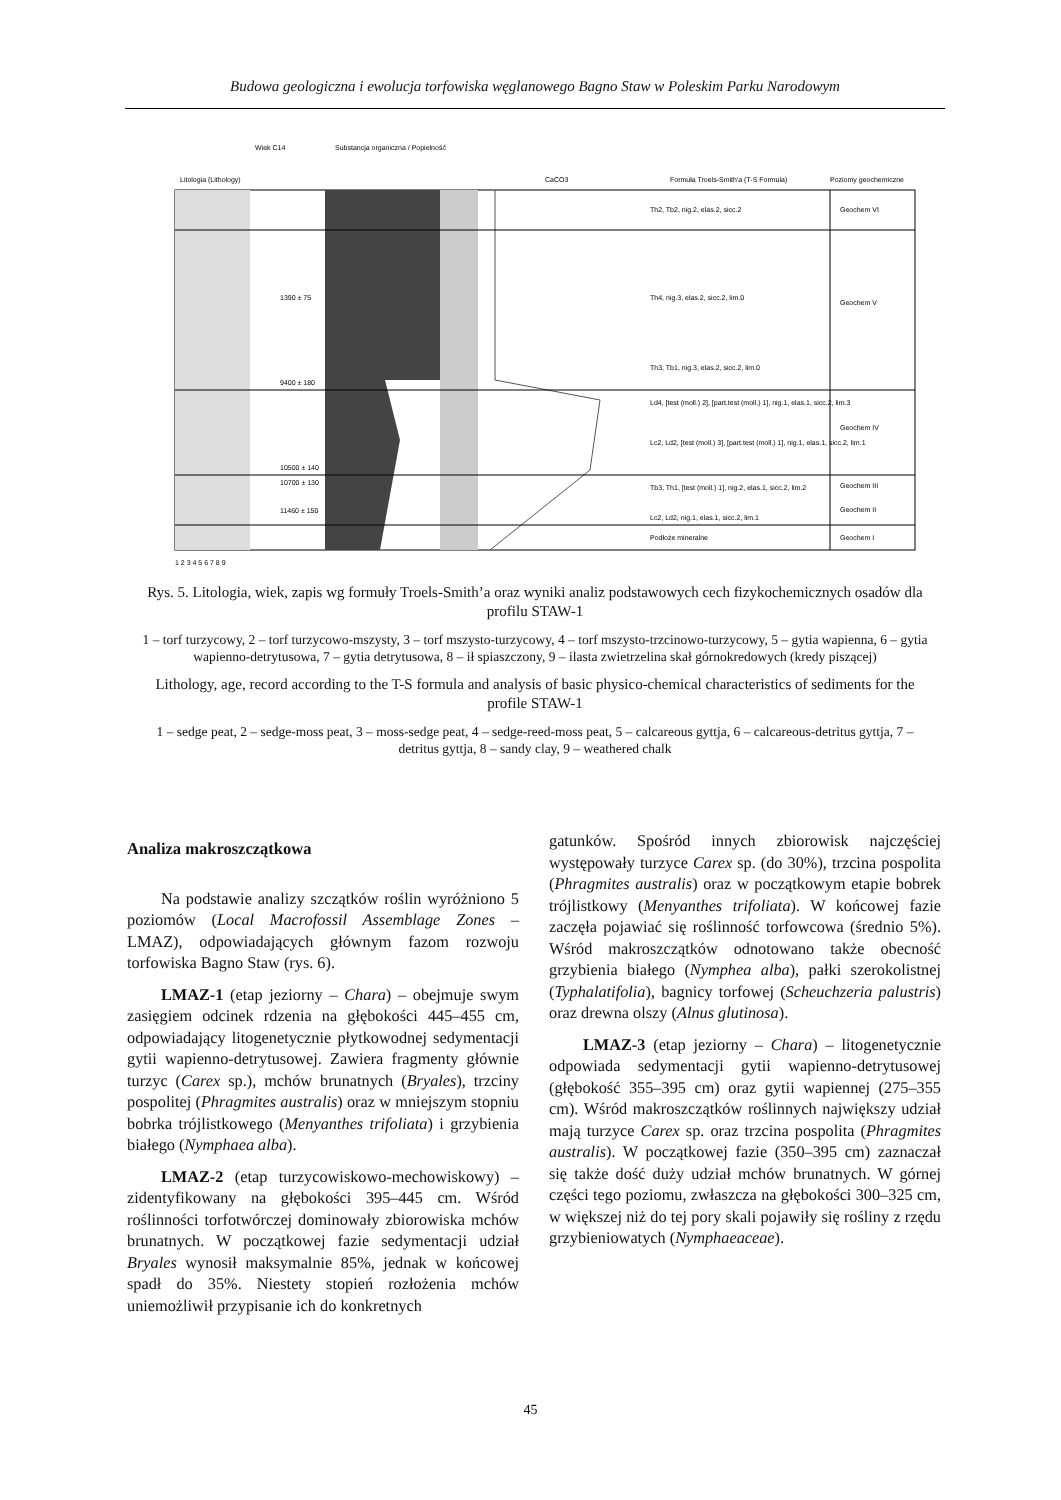Budowa geologiczna i ewolucja torfowiska węglanowego Bagno Staw w Poleskim Parku Narodowym
Wiek C14
Substancja organiczna / Popielność
Litologia (Lithology)
CaCO3
Formuła Troels-Smith'a (T-S Formula)
Poziomy geochemiczne
1390 ± 75
9400 ± 180
10500 ± 140
10700 ± 130
11460 ± 150
Th2, Tb2, nig.2, elas.2, sicc.2
Geochem VI
Th4, nig.3, elas.2, sicc.2, lim.0
Geochem V
Th3, Tb1, nig.3, elas.2, sicc.2, lim.0
Ld4, [test (moll.) 2], [part.test (moll.) 1], nig.1, elas.1, sicc.2, lim.3
Lc2, Ld2, [test (moll.) 3], [part.test (moll.) 1], nig.1, elas.1, sicc.2, lim.1
Geochem IV
Tb3, Th1, [test (moll.) 1], nig.2, elas.1, sicc.2, lim.2
Geochem III
Lc2, Ld2, nig.1, elas.1, sicc.2, lim.1
Geochem II
Podłoże mineralne
Geochem I
1 2 3 4 5 6 7 8 9
Rys. 5. Litologia, wiek, zapis wg formuły Troels-Smith’a oraz wyniki analiz podstawowych cech fizykochemicznych osadów dla profilu STAW-1
1 – torf turzycowy, 2 – torf turzycowo-mszysty, 3 – torf mszysto-turzycowy, 4 – torf mszysto-trzcinowo-turzycowy, 5 – gytia wapienna, 6 – gytia wapienno-detrytusowa, 7 – gytia detrytusowa, 8 – ił spiaszczony, 9 – ilasta zwietrzelina skał górnokredowych (kredy piszącej)
Lithology, age, record according to the T-S formula and analysis of basic physico-chemical characteristics of sediments for the profile STAW-1
1 – sedge peat, 2 – sedge-moss peat, 3 – moss-sedge peat, 4 – sedge-reed-moss peat, 5 – calcareous gyttja, 6 – calcareous-detritus gyttja, 7 – detritus gyttja, 8 – sandy clay, 9 – weathered chalk
Analiza makroszczątkowa
Na podstawie analizy szczątków roślin wyróżniono 5 poziomów (Local Macrofossil Assemblage Zones – LMAZ), odpowiadających głównym fazom rozwoju torfowiska Bagno Staw (rys. 6).
LMAZ-1 (etap jeziorny – Chara) – obejmuje swym zasięgiem odcinek rdzenia na głębokości 445–455 cm, odpowiadający litogenetycznie płytkowodnej sedymentacji gytii wapienno-detrytusowej. Zawiera fragmenty głównie turzyc (Carex sp.), mchów brunatnych (Bryales), trzciny pospolitej (Phragmites australis) oraz w mniejszym stopniu bobrka trójlistkowego (Menyanthes trifoliata) i grzybienia białego (Nymphaea alba).
LMAZ-2 (etap turzycowiskowo-mechowiskowy) – zidentyfikowany na głębokości 395–445 cm. Wśród roślinności torfotwórczej dominowały zbiorowiska mchów brunatnych. W początkowej fazie sedymentacji udział Bryales wynosił maksymalnie 85%, jednak w końcowej spadł do 35%. Niestety stopień rozłożenia mchów uniemożliwił przypisanie ich do konkretnych
gatunków. Spośród innych zbiorowisk najczęściej występowały turzyce Carex sp. (do 30%), trzcina pospolita (Phragmites australis) oraz w początkowym etapie bobrek trójlistkowy (Menyanthes trifoliata). W końcowej fazie zaczęła pojawiać się roślinność torfowcowa (średnio 5%). Wśród makroszczątków odnotowano także obecność grzybienia białego (Nymphea alba), pałki szerokolistnej (Typhalatifolia), bagnicy torfowej (Scheuchzeria palustris) oraz drewna olszy (Alnus glutinosa).
LMAZ-3 (etap jeziorny – Chara) – litogenetycznie odpowiada sedymentacji gytii wapienno-detrytusowej (głębokość 355–395 cm) oraz gytii wapiennej (275–355 cm). Wśród makroszczątków roślinnych największy udział mają turzyce Carex sp. oraz trzcina pospolita (Phragmites australis). W początkowej fazie (350–395 cm) zaznaczał się także dość duży udział mchów brunatnych. W górnej części tego poziomu, zwłaszcza na głębokości 300–325 cm, w większej niż do tej pory skali pojawiły się rośliny z rzędu grzybieniowatych (Nymphaeaceae).
45